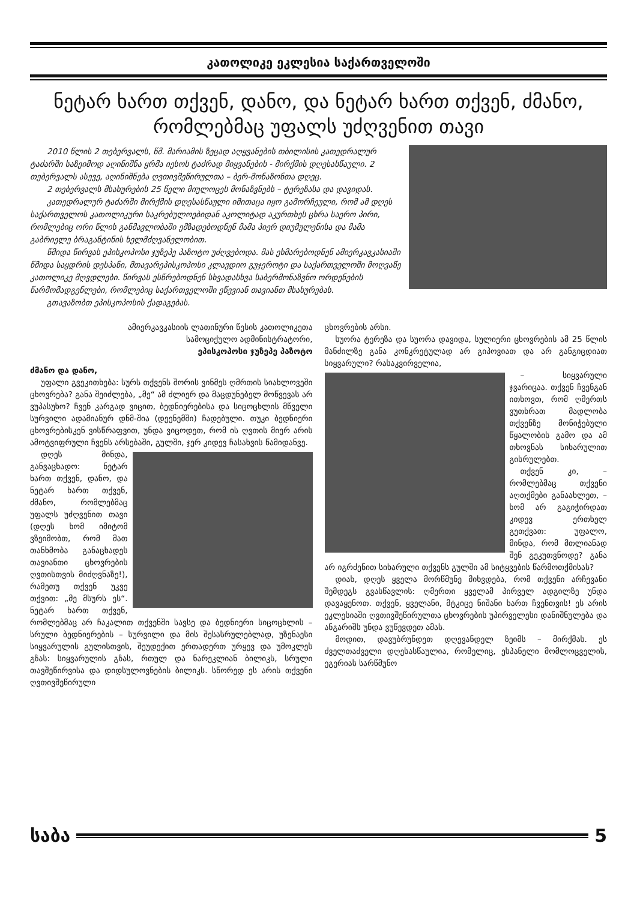კათოლიკე ეკლესია საქართველოში
ნეტარ ხართ თქვენ, დანო, და ნეტარ ხართ თქვენ, ძმანო,
რომლებმაც უფალს უძღვენით თავი
2010 წლის 2 თებერვალს, წმ. მარიამის ზეცად აღყვანების თბილისის კათედრალურ ტაძარში საზეიმოდ აღინიშნა ყრმა იესოს ტაძრად მიყვანების - მირქმის დღესასწაული. 2 თებერვალს ასევე, აღინიშნება ღვთივშეწირულთა – ბერ-მონაზონთა დღეც.
2 თებერვალს მსახურების 25 წელი მიულოცეს მონაზვნებს – ტერეზასა და დავიდას.
კათედრალურ ტაძარში მირქმის დღესასწაული იმითაცა იყო გამორჩეული, რომ ამ დღეს საქართველოს კათოლიკური საკრებულოებიდან აკოლიტად აკურთხეს ცხრა საერო პირი, რომლებიც ორი წლის განმავლობაში ემზადებოდნენ მამა პიერ დიუმულენისა და მამა გაბრიელე ბრაგანტინის ხელმძღვანელობით.
წმიდა წირვას ეპისკოპოსი ჯუზეპე პაზოტო უძღვებოდა. მას ეხმარებოდნენ ამიერკავკასიაში წმიდა საყდრის დესპანი, მთავარეპისკოპოსი კლავდიო გუჯეროტი და საქართველოში მოღვაწე კათოლიკე მღვდლები. წირვას ესწრებოდნენ სხვადასხვა საბერმონაზვნო ორდენების წარმომადგენლები, რომლებიც საქართველოში ეწევიან თავიანთ მსახურებას.
გთავაზობთ ეპისკოპოსის ქადაგებას.
ამიერკავკასიის ლათინური წესის კათოლიკეთა
სამოციქულო ადმინისტრატორი,
ეპისკოპოსი ჯუზეპე პაზოტო
ძმანო და დანო,
უფალი გვეკითხება: სურს თქვენს შორის ვინმეს ღმრთის სიახლოვეში ცხოვრება? განა შეიძლება, „მე“ ამ ძლიერ და მაცდუნებელ მოწვევას არ ვუპასუხო? ჩვენ კარგად ვიცით, ბედნიერებისა და სიცოცხლის მწველი სურვილი ადამიანურ დნმ-შია (დეენემში) ჩადებული. თუკი ბედნიერი ცხოვრებისკენ ვისწრაფვით, უნდა ვიცოდეთ, რომ ის ღვთის მიერ არის ამოტვიფრული ჩვენს არსებაში, გულში, ჯერ კიდევ ჩასახვის წამიდანვე.
დღეს მინდა, განვაცხადო: ნეტარ ხართ თქვენ, დანო, და ნეტარ ხართ თქვენ, ძმანო, რომლებმაც უფალს უძღვენით თავი (დღეს ხომ იმიტომ ვზეიმობთ, რომ მათ თანხმობა განაცხადეს თავიანთი ცხოვრების ღვთისთვის მიძღვნაზე!), რამეთუ თქვენ უკვე თქვით: „მე მსურს ეს“. ნეტარ ხართ თქვენ, რომლებმაც არ ჩაკალით თქვენში სავსე და ბედნიერი სიცოცხლის – სრული ბედნიერების – სურვილი და მის შესასრულებლად, უზენაესი სიყვარულის გულისთვის, შეუდექით ერთადერთ ურყევ და უმოკლეს გზას: სიყვარულის გზას, რთულ და ნარეკლიან ბილიკს, სრული თავშეწირვისა და დიდსულოვნების ბილიკს. სწორედ ეს არის თქვენი ღვთივშეწირული
ცხოვრების არსი.
სუორა ტერეზა და სუორა დავიდა, სულიერი ცხოვრების ამ 25 წლის მანძილზე განა კონკრეტულად არ გიპოვიათ და არ განგიცდიათ სიყვარული? რასაკვირველია,
– სიყვარული ჯვარიცაა. თქვენ ჩვენგან ითხოვთ, რომ ღმერთს ვუთხრათ მადლობა თქვენზე მონიჭებული წყალობის გამო და ამ თხოვნას სიხარულით გისრულებთ.
თქვენ კი, – რომლებმაც თქვენი აღთქმები განაახლეთ, – ხომ არ გაგიჭირდათ კიდევ ერთხელ გეთქვათ: უფალო, მინდა, რომ მთლიანად შენ გეკუთვნოდე? განა არ იგრძენით სიხარული თქვენს გულში ამ სიტყვების წარმოთქმისას?
დიახ, დღეს ყველა მორწმუნე მიხვდება, რომ თქვენი არჩევანი შემდეგს გვასწავლის: ღმერთი ყველამ პირველ ადგილზე უნდა დავაყენოთ. თქვენ, ყველანი, მტკიცე ნიშანი ხართ ჩვენთვის! ეს არის ეკლესიაში ღვთივშეწირულთა ცხოვრების უპირველესი დანიშნულება და ანგარიშს უნდა ვუწევდეთ ამას.
მოდით, დავუბრუნდეთ დღევანდელ ზეიმს – მირქმას. ეს ძველთაძველი დღესასწაულია, რომელიც, ესპანელი მომლოცველის, ეგერიას სარწმუნო
საბა 5